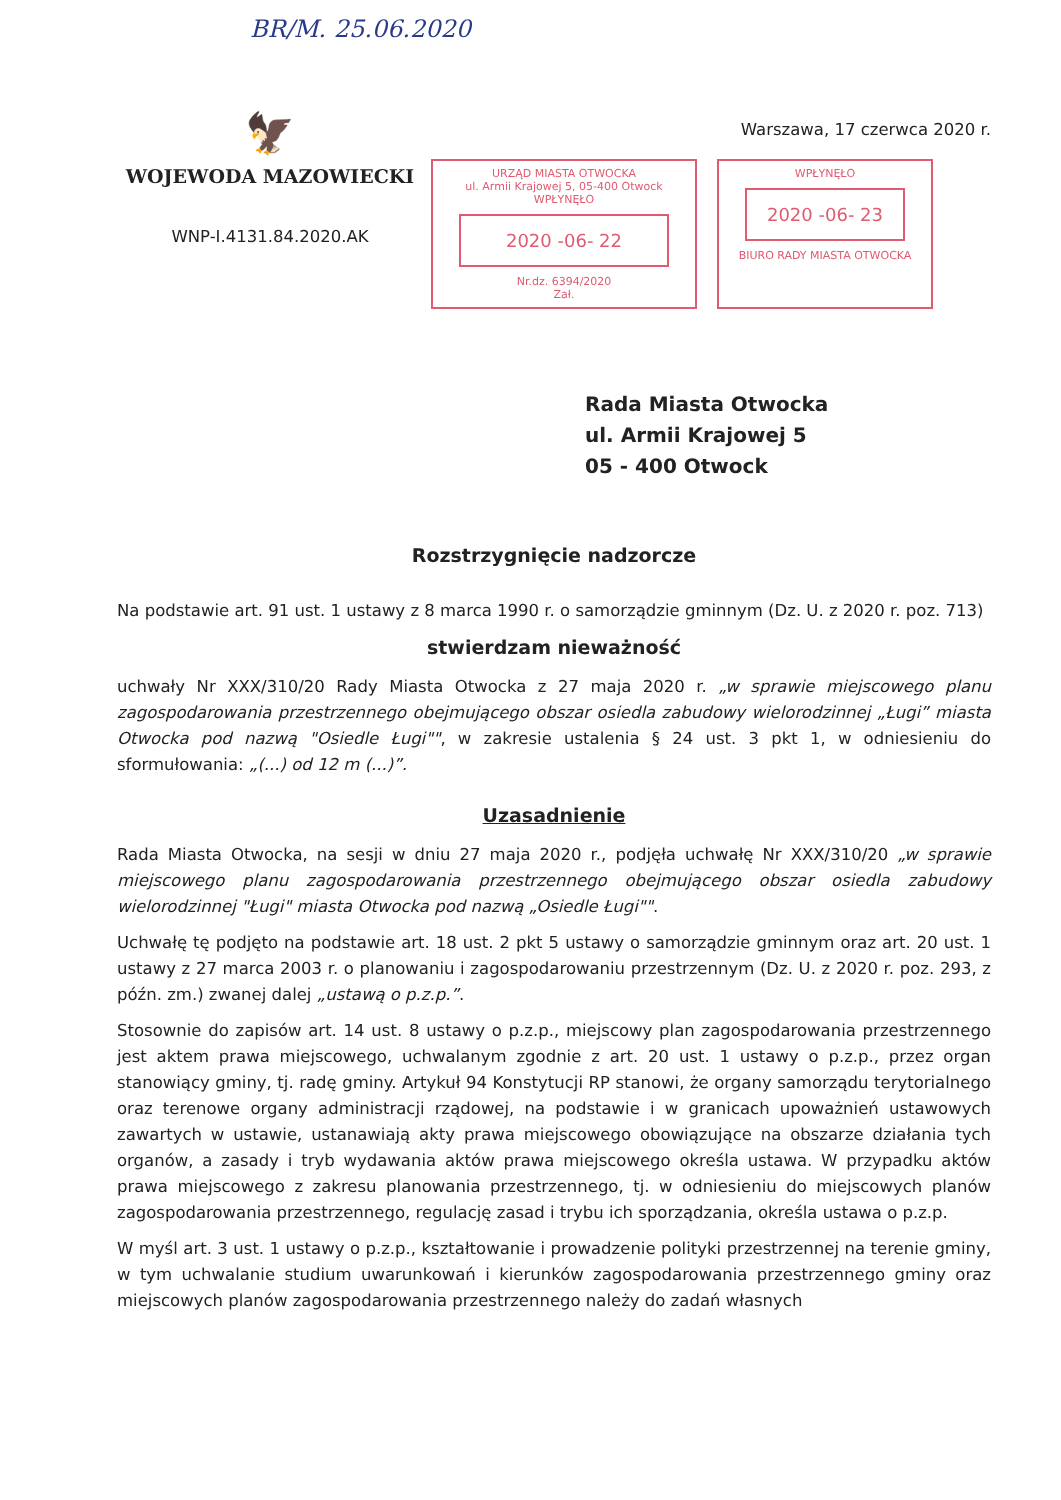BR/M. 25.06.2020
🦅
WOJEWODA MAZOWIECKI
WNP-I.4131.84.2020.AK
Warszawa, 17 czerwca 2020 r.
URZĄD MIASTA OTWOCKA
ul. Armii Krajowej 5, 05-400 Otwock
WPŁYNĘŁO
2020 -06- 22
Nr.dz. 6394/2020
Zał.
WPŁYNĘŁO
2020 -06- 23
BIURO RADY MIASTA OTWOCKA
Rada Miasta Otwocka
ul. Armii Krajowej 5
05 - 400 Otwock
Rozstrzygnięcie nadzorcze
Na podstawie art. 91 ust. 1 ustawy z 8 marca 1990 r. o samorządzie gminnym (Dz. U. z 2020 r. poz. 713)
stwierdzam nieważność
uchwały Nr XXX/310/20 Rady Miasta Otwocka z 27 maja 2020 r. „w sprawie miejscowego planu zagospodarowania przestrzennego obejmującego obszar osiedla zabudowy wielorodzinnej „Ługi” miasta Otwocka pod nazwą "Osiedle Ługi"", w zakresie ustalenia § 24 ust. 3 pkt 1, w odniesieniu do sformułowania: „(...) od 12 m (...)”.
Uzasadnienie
Rada Miasta Otwocka, na sesji w dniu 27 maja 2020 r., podjęła uchwałę Nr XXX/310/20 „w sprawie miejscowego planu zagospodarowania przestrzennego obejmującego obszar osiedla zabudowy wielorodzinnej "Ługi" miasta Otwocka pod nazwą „Osiedle Ługi"".
Uchwałę tę podjęto na podstawie art. 18 ust. 2 pkt 5 ustawy o samorządzie gminnym oraz art. 20 ust. 1 ustawy z 27 marca 2003 r. o planowaniu i zagospodarowaniu przestrzennym (Dz. U. z 2020 r. poz. 293, z późn. zm.) zwanej dalej „ustawą o p.z.p.”.
Stosownie do zapisów art. 14 ust. 8 ustawy o p.z.p., miejscowy plan zagospodarowania przestrzennego jest aktem prawa miejscowego, uchwalanym zgodnie z art. 20 ust. 1 ustawy o p.z.p., przez organ stanowiący gminy, tj. radę gminy. Artykuł 94 Konstytucji RP stanowi, że organy samorządu terytorialnego oraz terenowe organy administracji rządowej, na podstawie i w granicach upoważnień ustawowych zawartych w ustawie, ustanawiają akty prawa miejscowego obowiązujące na obszarze działania tych organów, a zasady i tryb wydawania aktów prawa miejscowego określa ustawa. W przypadku aktów prawa miejscowego z zakresu planowania przestrzennego, tj. w odniesieniu do miejscowych planów zagospodarowania przestrzennego, regulację zasad i trybu ich sporządzania, określa ustawa o p.z.p.
W myśl art. 3 ust. 1 ustawy o p.z.p., kształtowanie i prowadzenie polityki przestrzennej na terenie gminy, w tym uchwalanie studium uwarunkowań i kierunków zagospodarowania przestrzennego gminy oraz miejscowych planów zagospodarowania przestrzennego należy do zadań własnych